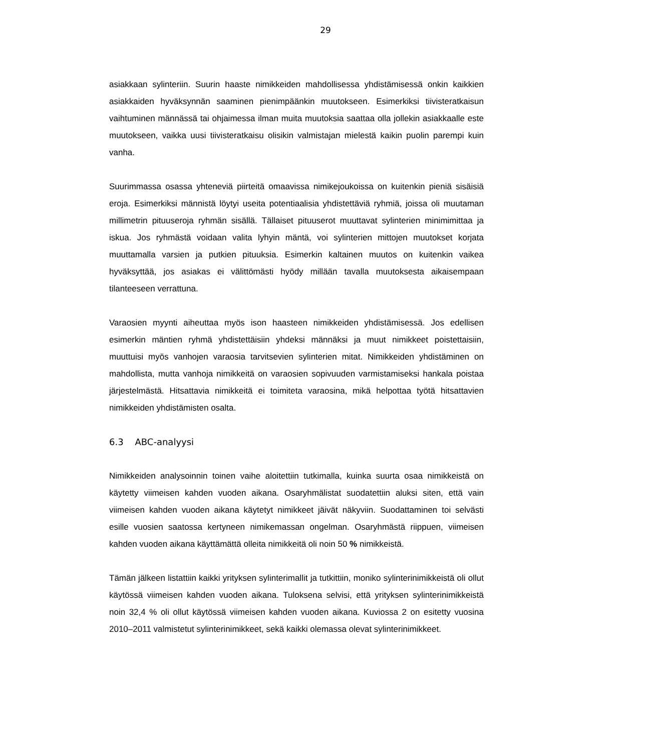29
asiakkaan sylinteriin. Suurin haaste nimikkeiden mahdollisessa yhdistämisessä onkin kaikkien asiakkaiden hyväksynnän saaminen pienimpäänkin muutokseen. Esimerkiksi tiivisteratkaisun vaihtuminen männässä tai ohjaimessa ilman muita muutoksia saattaa olla jollekin asiakkaalle este muutokseen, vaikka uusi tiivisteratkaisu olisikin valmistajan mielestä kaikin puolin parempi kuin vanha.
Suurimmassa osassa yhteneviä piirteitä omaavissa nimikejoukoissa on kuitenkin pieniä sisäisiä eroja. Esimerkiksi männistä löytyi useita potentiaalisia yhdistettäviä ryhmiä, joissa oli muutaman millimetrin pituuseroja ryhmän sisällä. Tällaiset pituuserot muuttavat sylinterien minimimittaa ja iskua. Jos ryhmästä voidaan valita lyhyin mäntä, voi sylinterien mittojen muutokset korjata muuttamalla varsien ja putkien pituuksia. Esimerkin kaltainen muutos on kuitenkin vaikea hyväksyttää, jos asiakas ei välittömästi hyödy millään tavalla muutoksesta aikaisempaan tilanteeseen verrattuna.
Varaosien myynti aiheuttaa myös ison haasteen nimikkeiden yhdistämisessä. Jos edellisen esimerkin mäntien ryhmä yhdistettäisiin yhdeksi männäksi ja muut nimikkeet poistettaisiin, muuttuisi myös vanhojen varaosia tarvitsevien sylinterien mitat. Nimikkeiden yhdistäminen on mahdollista, mutta vanhoja nimikkeitä on varaosien sopivuuden varmistamiseksi hankala poistaa järjestelmästä. Hitsattavia nimikkeitä ei toimiteta varaosina, mikä helpottaa työtä hitsattavien nimikkeiden yhdistämisten osalta.
6.3 ABC-analyysi
Nimikkeiden analysoinnin toinen vaihe aloitettiin tutkimalla, kuinka suurta osaa nimikkeistä on käytetty viimeisen kahden vuoden aikana. Osaryhmälistat suodatettiin aluksi siten, että vain viimeisen kahden vuoden aikana käytetyt nimikkeet jäivät näkyviin. Suodattaminen toi selvästi esille vuosien saatossa kertyneen nimikemassan ongelman. Osaryhmästä riippuen, viimeisen kahden vuoden aikana käyttämättä olleita nimikkeitä oli noin 50 % nimikkeistä.
Tämän jälkeen listattiin kaikki yrityksen sylinterimallit ja tutkittiin, moniko sylinterinimikkeistä oli ollut käytössä viimeisen kahden vuoden aikana. Tuloksena selvisi, että yrityksen sylinterinimikkeistä noin 32,4 % oli ollut käytössä viimeisen kahden vuoden aikana. Kuviossa 2 on esitetty vuosina 2010–2011 valmistetut sylinterinimikkeet, sekä kaikki olemassa olevat sylinterinimikkeet.